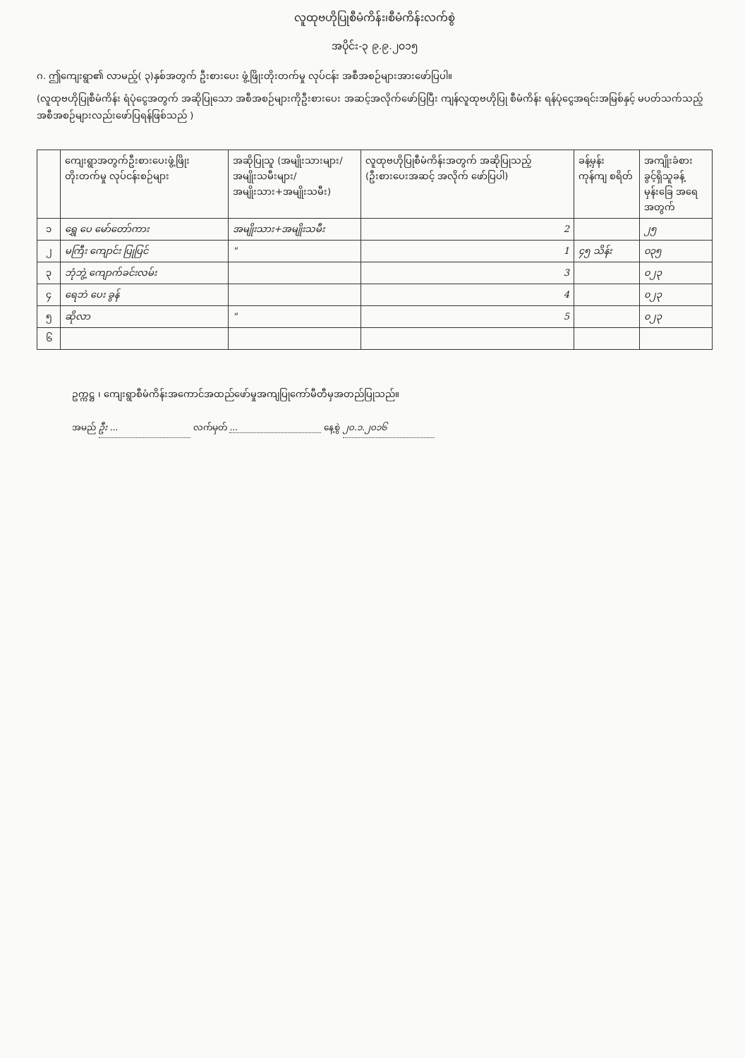လူထုဗဟိုပြုစီမံကိန်း၊စီမံကိန်းလက်စွဲ
အပိုင်း-၃ ၉.၉.၂၀၁၅
ဂ. ဤကျေးရွာ၏ လာမည့်( ၃)နှစ်အတွက် ဦးစားပေး ဖွံ့ဖြိုးတိုးတက်မှု လုပ်ငန်း အစီအစဉ်များအားဖော်ပြပါ။
(လူထုဗဟိုပြုစီမံကိန်း ရံပုံငွေအတွက် အဆိုပြုသော အစီအစဉ်များကိုဦးစားပေး အဆင့်အလိုက်ဖော်ပြပြီး ကျန်လူထုဗဟိုပြု စီမံကိန်း ရန်ပုံငွေအရင်းအမြစ်နှင့် မပတ်သက်သည့်အစီအစဉ်များလည်းဖော်ပြရန်ဖြစ်သည် )
| | ကျေးရွာအတွက်ဦးစားပေးဖွံ့ဖြိုး တိုးတက်မှု လုပ်ငန်းစဉ်များ | အဆိုပြုသူ (အမျိုးသားများ/ အမျိုးသမီးများ/ အမျိုးသား+အမျိုးသမီး) | လူထုဗဟိုပြုစီမံကိန်းအတွက် အဆိုပြုသည့် (ဦးစားပေးအဆင့် အလိုက် ဖော်ပြပါ) | ခန့်မှန်း ကုန်ကျ စရိတ် | အကျိုးခံစား ခွင့်ရှိသူခန့် မှန်းခြေ အရေ အတွက် |
| --- | --- | --- | --- | --- | --- |
| ၁ | ရွှေ ပေ မော်တော်ကား | အမျိုးသား+အမျိုးသမီး | 2 | | ၂၅ |
| ၂ | မကြီး ကျောင်း ပြုပြင် | " | 1 | ၄၅ သိန်း | ၀၃၅ |
| ၃ | ဘုံဘွဲ့ ကျောက်ခင်းလမ်း | | 3 | | ၀၂၃ |
| ၄ | ရေဘဲ ပေး ခွန် | | 4 | | ၀၂၃ |
| ၅ | ဆိုလာ | " | 5 | | ၀၂၃ |
| ၆ | | | | | |
ဥက္ကဋ္ဌ ၊ ကျေးရွာစီမံကိန်းအကောင်အထည်ဖော်မှုအကျပြုကော်မီတီမှအတည်ပြုသည်။
အမည် ဦး ... လက်မှတ် ... နေ့စွဲ ၂၀.၁.၂၀၁၆